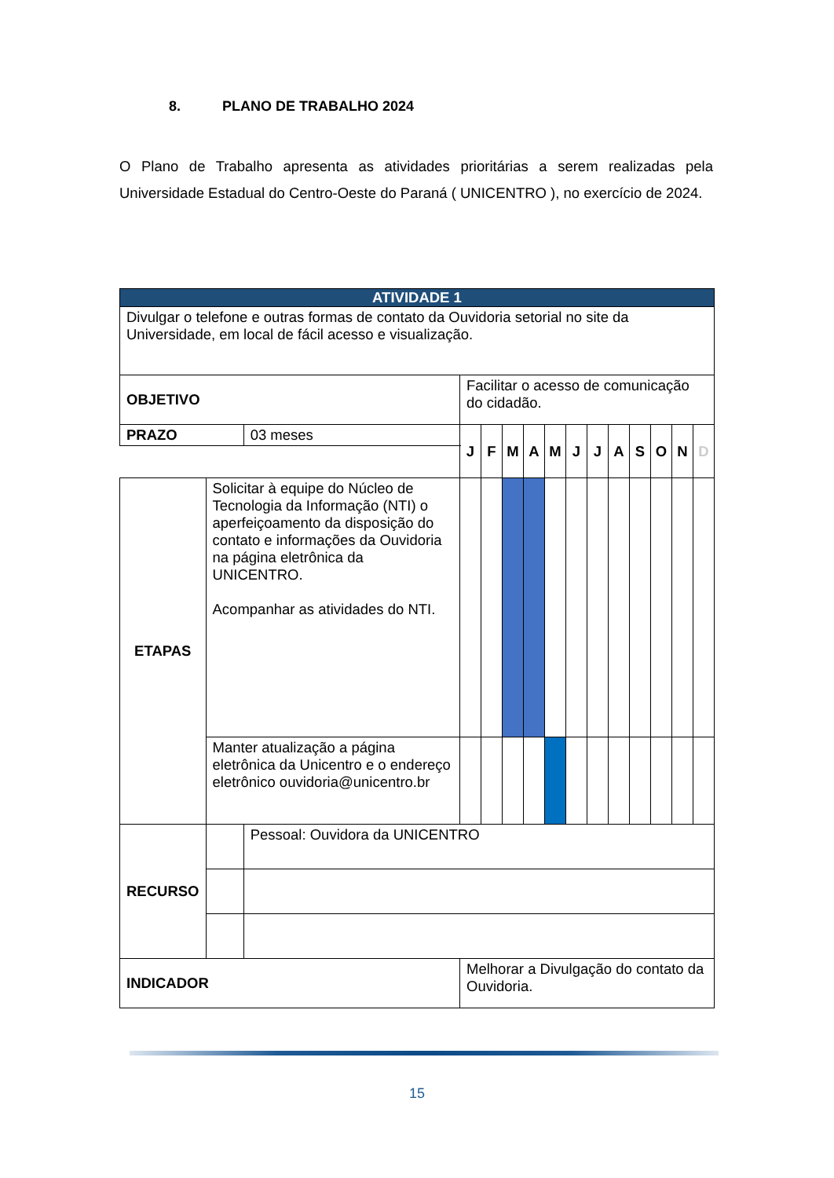8. PLANO DE TRABALHO 2024
O Plano de Trabalho apresenta as atividades prioritárias a serem realizadas pela Universidade Estadual do Centro-Oeste do Paraná ( UNICENTRO ), no exercício de 2024.
| ATIVIDADE 1 | | | | | | | | | | | | | | |
| --- | --- | --- | --- | --- | --- | --- | --- | --- | --- | --- | --- | --- | --- | --- |
| Divulgar o telefone e outras formas de contato da Ouvidoria setorial no site da Universidade, em local de fácil acesso e visualização. | | | | | | | | | | | | | | |
| OBJETIVO | | | Facilitar o acesso de comunicação do cidadão. | | | | | | | | | | | |
| PRAZO | | 03 meses | J | F | M | A | M | J | J | A | S | O | N | D |
| ETAPAS | Solicitar à equipe do Núcleo de Tecnologia da Informação (NTI) o aperfeiçoamento da disposição do contato e informações da Ouvidoria na página eletrônica da UNICENTRO. Acompanhar as atividades do NTI. | | | | | | | | | | | | | |
| | Manter atualização a página eletrônica da Unicentro e o endereço eletrônico ouvidoria@unicentro.br | | | | | | | | | | | | | |
| RECURSO | | Pessoal: Ouvidora da UNICENTRO | | | | | | | | | | | | |
| INDICADOR | | | Melhorar a Divulgação do contato da Ouvidoria. | | | | | | | | | | | |
15